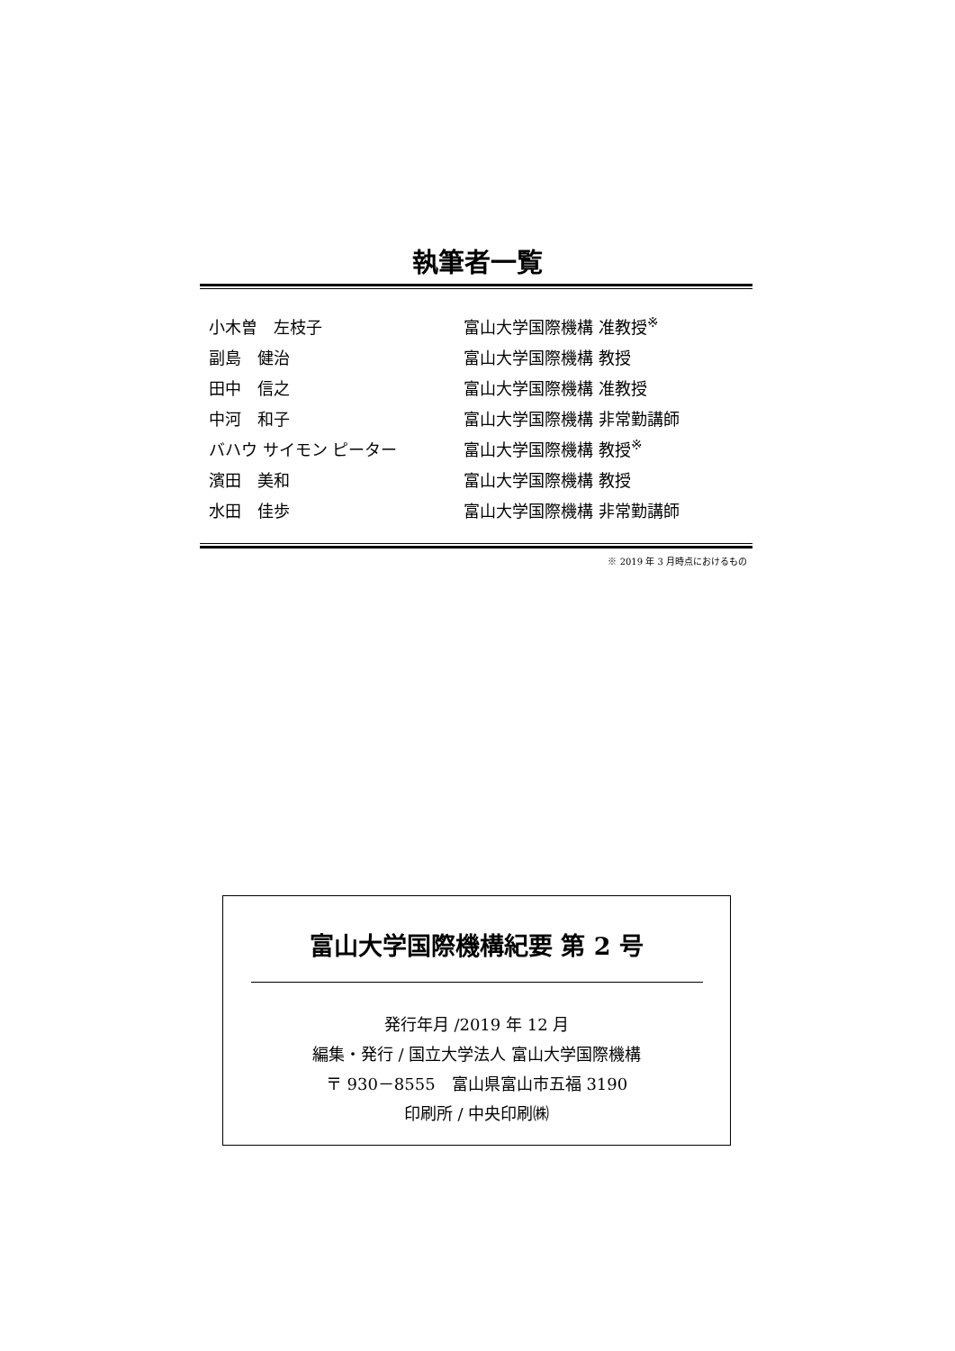執筆者一覧
| 小木曽 左枝子 | 富山大学国際機構 准教授<sup>※</sup> |
| 副島 健治 | 富山大学国際機構 教授 |
| 田中 信之 | 富山大学国際機構 准教授 |
| 中河 和子 | 富山大学国際機構 非常勤講師 |
| バハウ サイモン ピーター | 富山大学国際機構 教授<sup>※</sup> |
| 濱田 美和 | 富山大学国際機構 教授 |
| 水田 佳歩 | 富山大学国際機構 非常勤講師 |
※ 2019 年 3 月時点におけるもの
富山大学国際機構紀要 第 2 号
発行年月 /2019 年 12 月
編集・発行 / 国立大学法人 富山大学国際機構
〒 930－8555　富山県富山市五福 3190
印刷所 / 中央印刷㈱